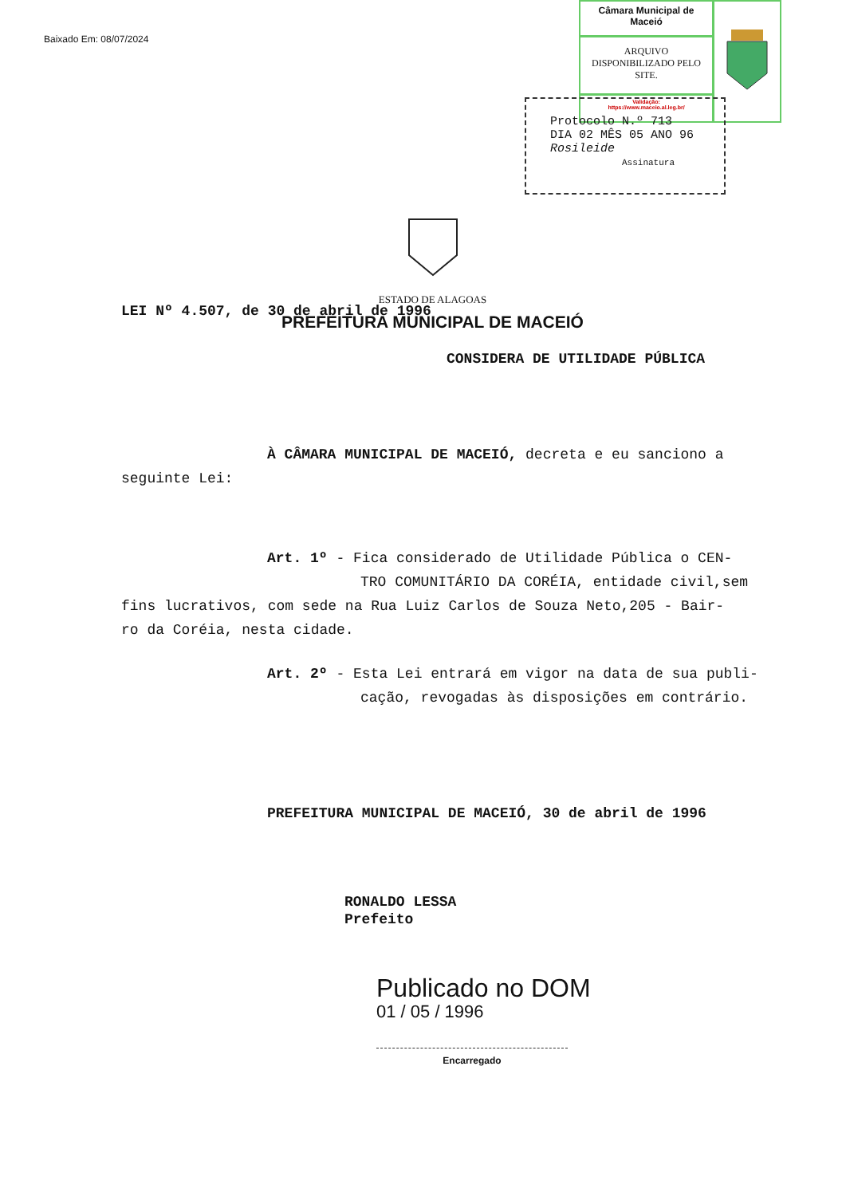Baixado Em: 08/07/2024
Câmara Municipal de Maceió
ARQUIVO DISPONIBILIZADO PELO SITE.
Validação:
https://www.maceio.al.leg.br/
Protocolo N.º 713
DIA 02 MÊS 05 ANO 96
Rosileide
Assinatura
ESTADO DE ALAGOAS
PREFEITURA MUNICIPAL DE MACEIÓ
LEI Nº 4.507, de 30 de abril de 1996
CONSIDERA DE UTILIDADE PÚBLICA
À CÂMARA MUNICIPAL DE MACEIÓ, decreta e eu sanciono a
seguinte Lei:
Art. 1º - Fica considerado de Utilidade Pública o CEN-
TRO COMUNITÁRIO DA CORÉIA, entidade civil,sem
fins lucrativos, com sede na Rua Luiz Carlos de Souza Neto,205 - Bair-
ro da Coréia, nesta cidade.
Art. 2º - Esta Lei entrará em vigor na data de sua publi-
cação, revogadas às disposições em contrário.
PREFEITURA MUNICIPAL DE MACEIÓ, 30 de abril de 1996
RONALDO LESSA
Prefeito
Publicado no DOM
01 / 05 / 1996
Encarregado